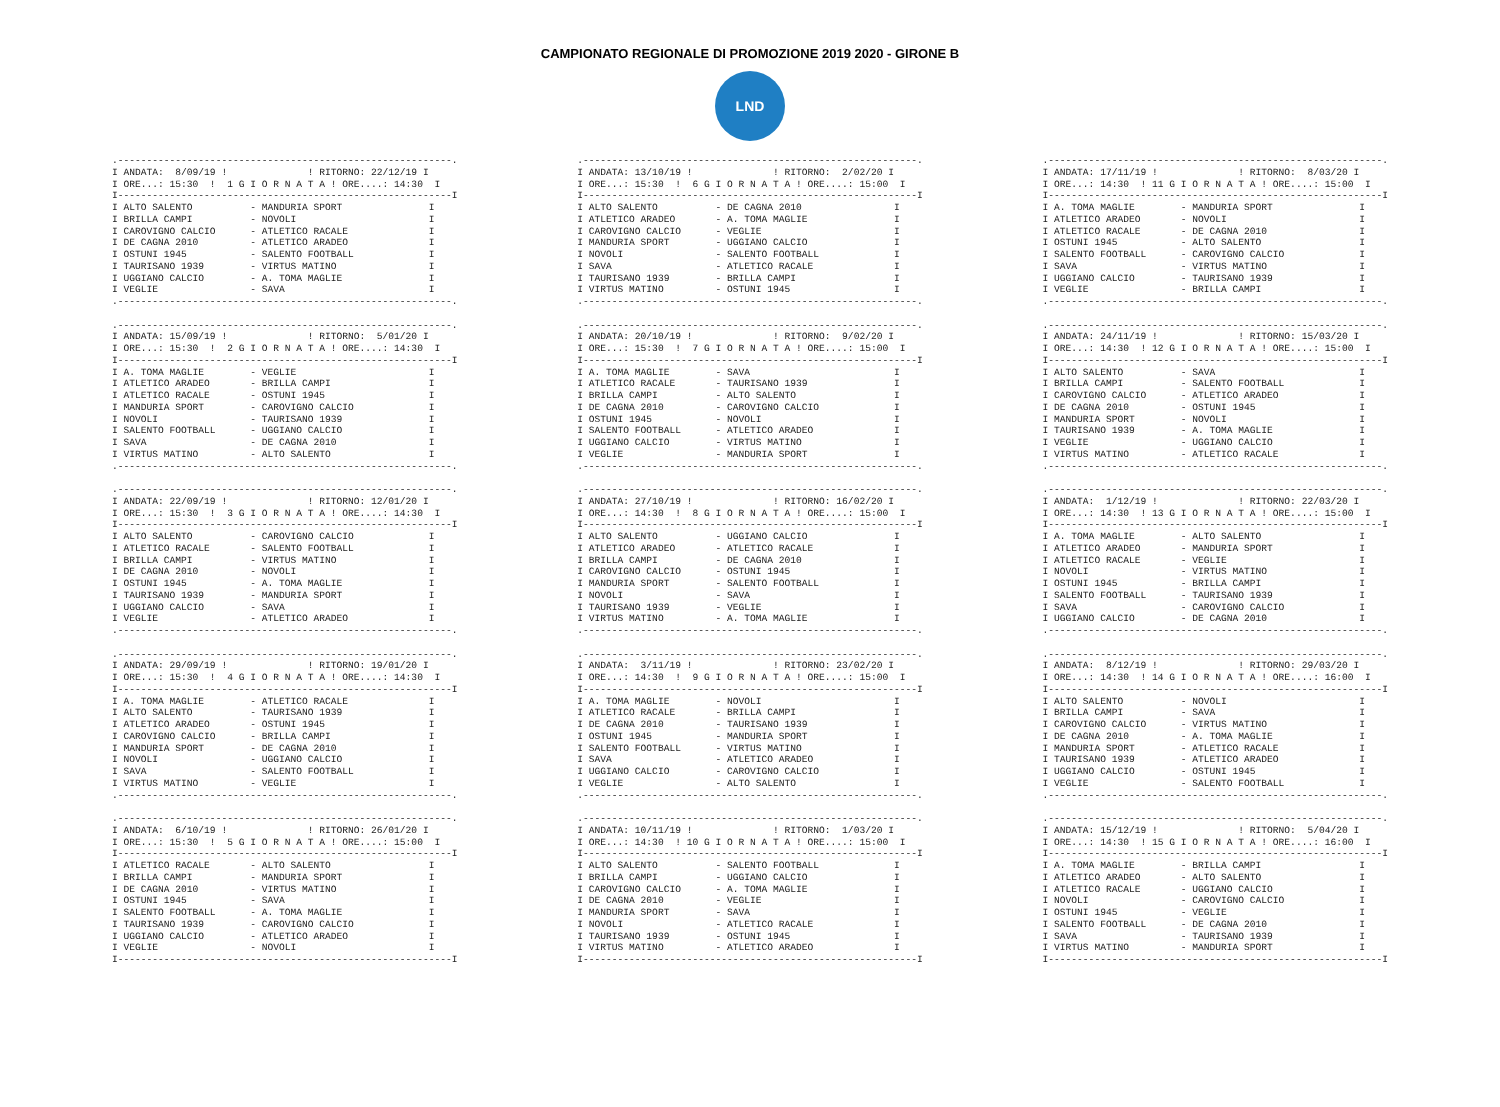CAMPIONATO REGIONALE DI PROMOZIONE 2019 2020 - GIRONE B
LND
.----------------------------------------------------------.
I ANDATA:  8/09/19 !              ! RITORNO: 22/12/19 I
I ORE...: 15:30  !  1 G I O R N A T A ! ORE....: 14:30  I
I----------------------------------------------------------I
I ALTO SALENTO          - MANDURIA SPORT               I
I BRILLA CAMPI          - NOVOLI                       I
I CAROVIGNO CALCIO      - ATLETICO RACALE              I
I DE CAGNA 2010         - ATLETICO ARADEO              I
I OSTUNI 1945           - SALENTO FOOTBALL             I
I TAURISANO 1939        - VIRTUS MATINO                I
I UGGIANO CALCIO        - A. TOMA MAGLIE               I
I VEGLIE                - SAVA                         I
.----------------------------------------------------------.

.----------------------------------------------------------.
I ANDATA: 15/09/19 !              ! RITORNO:  5/01/20 I
I ORE...: 15:30  !  2 G I O R N A T A ! ORE....: 14:30  I
I----------------------------------------------------------I
I A. TOMA MAGLIE        - VEGLIE                       I
I ATLETICO ARADEO       - BRILLA CAMPI                 I
I ATLETICO RACALE       - OSTUNI 1945                  I
I MANDURIA SPORT        - CAROVIGNO CALCIO             I
I NOVOLI                - TAURISANO 1939               I
I SALENTO FOOTBALL      - UGGIANO CALCIO               I
I SAVA                  - DE CAGNA 2010                I
I VIRTUS MATINO         - ALTO SALENTO                 I
.----------------------------------------------------------.

.----------------------------------------------------------.
I ANDATA: 22/09/19 !              ! RITORNO: 12/01/20 I
I ORE...: 15:30  !  3 G I O R N A T A ! ORE....: 14:30  I
I----------------------------------------------------------I
I ALTO SALENTO          - CAROVIGNO CALCIO             I
I ATLETICO RACALE       - SALENTO FOOTBALL             I
I BRILLA CAMPI          - VIRTUS MATINO                I
I DE CAGNA 2010         - NOVOLI                       I
I OSTUNI 1945           - A. TOMA MAGLIE               I
I TAURISANO 1939        - MANDURIA SPORT               I
I UGGIANO CALCIO        - SAVA                         I
I VEGLIE                - ATLETICO ARADEO              I
.----------------------------------------------------------.

.----------------------------------------------------------.
I ANDATA: 29/09/19 !              ! RITORNO: 19/01/20 I
I ORE...: 15:30  !  4 G I O R N A T A ! ORE....: 14:30  I
I----------------------------------------------------------I
I A. TOMA MAGLIE        - ATLETICO RACALE              I
I ALTO SALENTO          - TAURISANO 1939               I
I ATLETICO ARADEO       - OSTUNI 1945                  I
I CAROVIGNO CALCIO      - BRILLA CAMPI                 I
I MANDURIA SPORT        - DE CAGNA 2010                I
I NOVOLI                - UGGIANO CALCIO               I
I SAVA                  - SALENTO FOOTBALL             I
I VIRTUS MATINO         - VEGLIE                       I
.----------------------------------------------------------.

.----------------------------------------------------------.
I ANDATA:  6/10/19 !              ! RITORNO: 26/01/20 I
I ORE...: 15:30  !  5 G I O R N A T A ! ORE....: 15:00  I
I----------------------------------------------------------I
I ATLETICO RACALE       - ALTO SALENTO                 I
I BRILLA CAMPI          - MANDURIA SPORT               I
I DE CAGNA 2010         - VIRTUS MATINO                I
I OSTUNI 1945           - SAVA                         I
I SALENTO FOOTBALL      - A. TOMA MAGLIE               I
I TAURISANO 1939        - CAROVIGNO CALCIO             I
I UGGIANO CALCIO        - ATLETICO ARADEO              I
I VEGLIE                - NOVOLI                       I
I----------------------------------------------------------I
.----------------------------------------------------------.
I ANDATA: 13/10/19 !              ! RITORNO:  2/02/20 I
I ORE...: 15:30  !  6 G I O R N A T A ! ORE....: 15:00  I
I----------------------------------------------------------I
I ALTO SALENTO          - DE CAGNA 2010                I
I ATLETICO ARADEO       - A. TOMA MAGLIE               I
I CAROVIGNO CALCIO      - VEGLIE                       I
I MANDURIA SPORT        - UGGIANO CALCIO               I
I NOVOLI                - SALENTO FOOTBALL             I
I SAVA                  - ATLETICO RACALE              I
I TAURISANO 1939        - BRILLA CAMPI                 I
I VIRTUS MATINO         - OSTUNI 1945                  I
.----------------------------------------------------------.

.----------------------------------------------------------.
I ANDATA: 20/10/19 !              ! RITORNO:  9/02/20 I
I ORE...: 15:30  !  7 G I O R N A T A ! ORE....: 15:00  I
I----------------------------------------------------------I
I A. TOMA MAGLIE        - SAVA                         I
I ATLETICO RACALE       - TAURISANO 1939               I
I BRILLA CAMPI          - ALTO SALENTO                 I
I DE CAGNA 2010         - CAROVIGNO CALCIO             I
I OSTUNI 1945           - NOVOLI                       I
I SALENTO FOOTBALL      - ATLETICO ARADEO              I
I UGGIANO CALCIO        - VIRTUS MATINO                I
I VEGLIE                - MANDURIA SPORT               I
.----------------------------------------------------------.

.----------------------------------------------------------.
I ANDATA: 27/10/19 !              ! RITORNO: 16/02/20 I
I ORE...: 14:30  !  8 G I O R N A T A ! ORE....: 15:00  I
I----------------------------------------------------------I
I ALTO SALENTO          - UGGIANO CALCIO               I
I ATLETICO ARADEO       - ATLETICO RACALE              I
I BRILLA CAMPI          - DE CAGNA 2010                I
I CAROVIGNO CALCIO      - OSTUNI 1945                  I
I MANDURIA SPORT        - SALENTO FOOTBALL             I
I NOVOLI                - SAVA                         I
I TAURISANO 1939        - VEGLIE                       I
I VIRTUS MATINO         - A. TOMA MAGLIE               I
.----------------------------------------------------------.

.----------------------------------------------------------.
I ANDATA:  3/11/19 !              ! RITORNO: 23/02/20 I
I ORE...: 14:30  !  9 G I O R N A T A ! ORE....: 15:00  I
I----------------------------------------------------------I
I A. TOMA MAGLIE        - NOVOLI                       I
I ATLETICO RACALE       - BRILLA CAMPI                 I
I DE CAGNA 2010         - TAURISANO 1939               I
I OSTUNI 1945           - MANDURIA SPORT               I
I SALENTO FOOTBALL      - VIRTUS MATINO                I
I SAVA                  - ATLETICO ARADEO              I
I UGGIANO CALCIO        - CAROVIGNO CALCIO             I
I VEGLIE                - ALTO SALENTO                 I
.----------------------------------------------------------.

.----------------------------------------------------------.
I ANDATA: 10/11/19 !              ! RITORNO:  1/03/20 I
I ORE...: 14:30  ! 10 G I O R N A T A ! ORE....: 15:00  I
I----------------------------------------------------------I
I ALTO SALENTO          - SALENTO FOOTBALL             I
I BRILLA CAMPI          - UGGIANO CALCIO               I
I CAROVIGNO CALCIO      - A. TOMA MAGLIE               I
I DE CAGNA 2010         - VEGLIE                       I
I MANDURIA SPORT        - SAVA                         I
I NOVOLI                - ATLETICO RACALE              I
I TAURISANO 1939        - OSTUNI 1945                  I
I VIRTUS MATINO         - ATLETICO ARADEO              I
I----------------------------------------------------------I
.----------------------------------------------------------.
I ANDATA: 17/11/19 !              ! RITORNO:  8/03/20 I
I ORE...: 14:30  ! 11 G I O R N A T A ! ORE....: 15:00  I
I----------------------------------------------------------I
I A. TOMA MAGLIE        - MANDURIA SPORT               I
I ATLETICO ARADEO       - NOVOLI                       I
I ATLETICO RACALE       - DE CAGNA 2010                I
I OSTUNI 1945           - ALTO SALENTO                 I
I SALENTO FOOTBALL      - CAROVIGNO CALCIO             I
I SAVA                  - VIRTUS MATINO                I
I UGGIANO CALCIO        - TAURISANO 1939               I
I VEGLIE                - BRILLA CAMPI                 I
.----------------------------------------------------------.

.----------------------------------------------------------.
I ANDATA: 24/11/19 !              ! RITORNO: 15/03/20 I
I ORE...: 14:30  ! 12 G I O R N A T A ! ORE....: 15:00  I
I----------------------------------------------------------I
I ALTO SALENTO          - SAVA                         I
I BRILLA CAMPI          - SALENTO FOOTBALL             I
I CAROVIGNO CALCIO      - ATLETICO ARADEO              I
I DE CAGNA 2010         - OSTUNI 1945                  I
I MANDURIA SPORT        - NOVOLI                       I
I TAURISANO 1939        - A. TOMA MAGLIE               I
I VEGLIE                - UGGIANO CALCIO               I
I VIRTUS MATINO         - ATLETICO RACALE              I
.----------------------------------------------------------.

.----------------------------------------------------------.
I ANDATA:  1/12/19 !              ! RITORNO: 22/03/20 I
I ORE...: 14:30  ! 13 G I O R N A T A ! ORE....: 15:00  I
I----------------------------------------------------------I
I A. TOMA MAGLIE        - ALTO SALENTO                 I
I ATLETICO ARADEO       - MANDURIA SPORT               I
I ATLETICO RACALE       - VEGLIE                       I
I NOVOLI                - VIRTUS MATINO                I
I OSTUNI 1945           - BRILLA CAMPI                 I
I SALENTO FOOTBALL      - TAURISANO 1939               I
I SAVA                  - CAROVIGNO CALCIO             I
I UGGIANO CALCIO        - DE CAGNA 2010                I
.----------------------------------------------------------.

.----------------------------------------------------------.
I ANDATA:  8/12/19 !              ! RITORNO: 29/03/20 I
I ORE...: 14:30  ! 14 G I O R N A T A ! ORE....: 16:00  I
I----------------------------------------------------------I
I ALTO SALENTO          - NOVOLI                       I
I BRILLA CAMPI          - SAVA                         I
I CAROVIGNO CALCIO      - VIRTUS MATINO                I
I DE CAGNA 2010         - A. TOMA MAGLIE               I
I MANDURIA SPORT        - ATLETICO RACALE              I
I TAURISANO 1939        - ATLETICO ARADEO              I
I UGGIANO CALCIO        - OSTUNI 1945                  I
I VEGLIE                - SALENTO FOOTBALL             I
.----------------------------------------------------------.

.----------------------------------------------------------.
I ANDATA: 15/12/19 !              ! RITORNO:  5/04/20 I
I ORE...: 14:30  ! 15 G I O R N A T A ! ORE....: 16:00  I
I----------------------------------------------------------I
I A. TOMA MAGLIE        - BRILLA CAMPI                 I
I ATLETICO ARADEO       - ALTO SALENTO                 I
I ATLETICO RACALE       - UGGIANO CALCIO               I
I NOVOLI                - CAROVIGNO CALCIO             I
I OSTUNI 1945           - VEGLIE                       I
I SALENTO FOOTBALL      - DE CAGNA 2010                I
I SAVA                  - TAURISANO 1939               I
I VIRTUS MATINO         - MANDURIA SPORT               I
I----------------------------------------------------------I